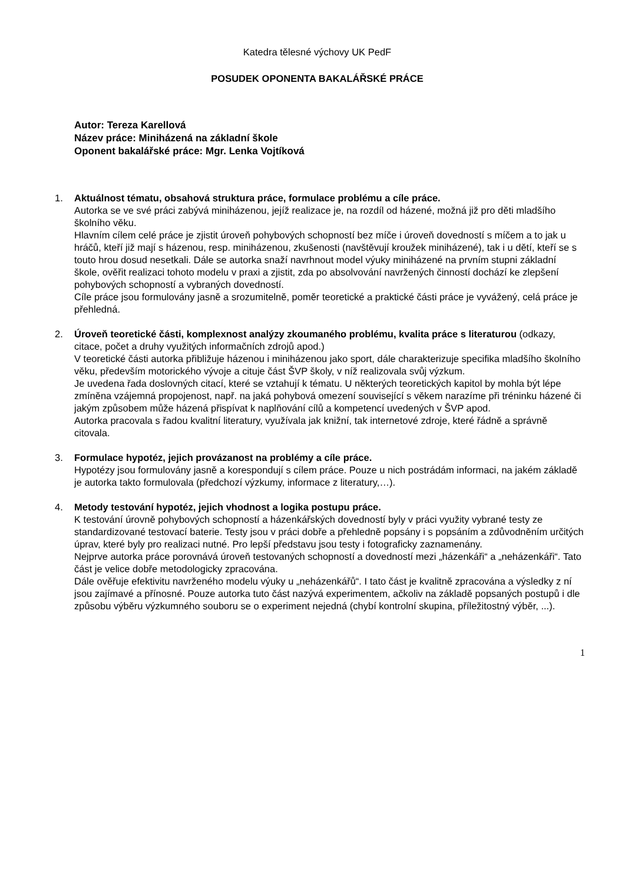Katedra tělesné výchovy UK PedF
POSUDEK OPONENTA BAKALÁŘSKÉ PRÁCE
Autor: Tereza Karellová
Název práce: Miniházená na základní škole
Oponent bakalářské práce: Mgr. Lenka Vojtíková
1. Aktuálnost tématu, obsahová struktura práce, formulace problému a cíle práce.
Autorka se ve své práci zabývá miniházenou, jejíž realizace je, na rozdíl od házené, možná již pro děti mladšího školního věku.
Hlavním cílem celé práce je zjistit úroveň pohybových schopností bez míče i úroveň dovedností s míčem a to jak u hráčů, kteří již mají s házenou, resp. miniházenou, zkušenosti (navštěvují kroužek miniházené), tak i u dětí, kteří se s touto hrou dosud nesetkali. Dále se autorka snaží navrhnout model výuky miniházené na prvním stupni základní škole, ověřit realizaci tohoto modelu v praxi a zjistit, zda po absolvování navržených činností dochází ke zlepšení pohybových schopností a vybraných dovedností.
Cíle práce jsou formulovány jasně a srozumitelně, poměr teoretické a praktické části práce je vyvážený, celá práce je přehledná.
2. Úroveň teoretické části, komplexnost analýzy zkoumaného problému, kvalita práce s literaturou (odkazy, citace, počet a druhy využitých informačních zdrojů apod.)
V teoretické části autorka přibližuje házenou i miniházenou jako sport, dále charakterizuje specifika mladšího školního věku, především motorického vývoje a cituje část ŠVP školy, v níž realizovala svůj výzkum.
Je uvedena řada doslovných citací, které se vztahují k tématu. U některých teoretických kapitol by mohla být lépe zmíněna vzájemná propojenost, např. na jaká pohybová omezení související s věkem narazíme při tréninku házené či jakým způsobem může házená přispívat k naplňování cílů a kompetencí uvedených v ŠVP apod.
Autorka pracovala s řadou kvalitní literatury, využívala jak knižní, tak internetové zdroje, které řádně a správně citovala.
3. Formulace hypotéz, jejich provázanost na problémy a cíle práce.
Hypotézy jsou formulovány jasně a korespondují s cílem práce. Pouze u nich postrádám informaci, na jakém základě je autorka takto formulovala (předchozí výzkumy, informace z literatury,…).
4. Metody testování hypotéz, jejich vhodnost a logika postupu práce.
K testování úrovně pohybových schopností a házenkářských dovedností byly v práci využity vybrané testy ze standardizované testovací baterie. Testy jsou v práci dobře a přehledně popsány i s popsáním a zdůvodněním určitých úprav, které byly pro realizaci nutné. Pro lepší představu jsou testy i fotograficky zaznamenány.
Nejprve autorka práce porovnává úroveň testovaných schopností a dovedností mezi „házenkáři“ a „neházenkáři“. Tato část je velice dobře metodologicky zpracována.
Dále ověřuje efektivitu navrženého modelu výuky u „neházenkářů“. I tato část je kvalitně zpracována a výsledky z ní jsou zajímavé a přínosné. Pouze autorka tuto část nazývá experimentem, ačkoliv na základě popsaných postupů i dle způsobu výběru výzkumného souboru se o experiment nejedná (chybí kontrolní skupina, příležitostný výběr, ...).
1